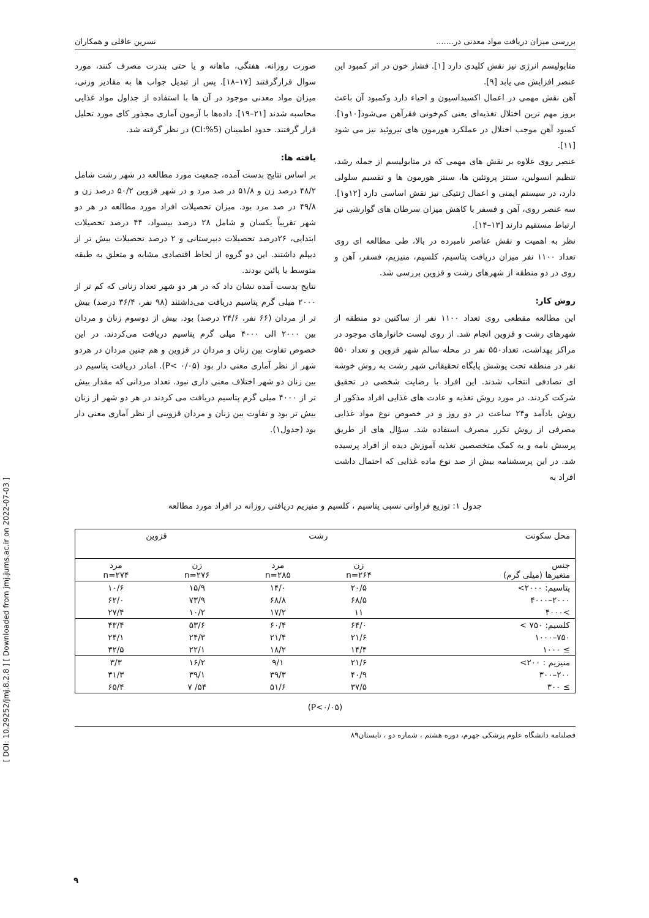[ DOI: 10.29252/jmj.8.2.8 ] [ Downloaded from jmj.jums.ac.ir on 2022-07-03 ]
بررسی میزان دریافت مواد معدنی در....... نسرین عاقلی و همکاران
متابولیسم انرژی نیز نقش کلیدی دارد [۱]. فشار خون در اثر کمبود این عنصر افزایش می یابد [۹].
آهن نقش مهمی در اعمال اکسیداسیون و احیاء دارد وکمبود آن باعث بروز مهم ترین اختلال تغذیه‌ای یعنی کم‌خونی فقرآهن می‌شود[۱۰و۱]. کمبود آهن موجب اختلال در عملکرد هورمون های تیروئید نیز می شود [۱۱].
عنصر روی علاوه بر نقش های مهمی که در متابولیسم از جمله رشد، تنظیم انسولین، سنتز پروتئین ها، سنتز هورمون ها و تقسیم سلولی دارد، در سیستم ایمنی و اعمال ژنتیکی نیز نقش اساسی دارد [۱۲و۱]. سه عنصر روی، آهن و فسفر با کاهش میزان سرطان های گوارشی نیز ارتباط مستقیم دارند [۱۳–۱۴].
نظر به اهمیت و نقش عناصر نامبرده در بالا، طی مطالعه ای روی تعداد ۱۱۰۰ نفر میزان دریافت پتاسیم، کلسیم، منیزیم، فسفر، آهن و روی در دو منطقه از شهرهای رشت و قزوین بررسی شد.
روش کار:
این مطالعه مقطعی روی تعداد ۱۱۰۰ نفر از ساکنین دو منطقه از شهرهای رشت و قزوین انجام شد. از روی لیست خانوارهای موجود در مراکز بهداشت، تعداد۵۵۰ نفر در محله سالم شهر قزوین و تعداد ۵۵۰ نفر در منطقه تحت پوشش پایگاه تحقیقاتی شهر رشت به روش خوشه ای تصادفی انتخاب شدند. این افراد با رضایت شخصی در تحقیق شرکت کردند. در مورد روش تغذیه و عادت های غذایی افراد مذکور از روش یادآمد و۲۴ ساعت در دو روز و در خصوص نوع مواد غذایی مصرفی از روش تکرر مصرف استفاده شد. سؤال های از طریق پرسش نامه و به کمک متخصصین تغذیه آموزش دیده از افراد پرسیده شد. در این پرسشنامه بیش از صد نوع ماده غذایی که احتمال داشت افراد به
صورت روزانه، هفتگی، ماهانه و یا حتی بندرت مصرف کنند، مورد سوال قرارگرفتند [۱۷–۱۸]. پس از تبدیل جواب ها به مقادیر وزنی، میزان مواد معدنی موجود در آن ها با استفاده از جداول مواد غذایی محاسبه شدند [۲۱–۱۹]. داده‌ها با آزمون آماری مجذور کای مورد تحلیل قرار گرفتند. حدود اطمینان (CI:%5) در نظر گرفته شد.
یافته ها:
بر اساس نتایج بدست آمده، جمعیت مورد مطالعه در شهر رشت شامل ۴۸/۲ درصد زن و ۵۱/۸ در صد مرد و در شهر قزوین ۵۰/۲ درصد زن و ۴۹/۸ در صد مرد بود. میزان تحصیلات افراد مورد مطالعه در هر دو شهر تقریباً یکسان و شامل ۲۸ درصد بیسواد، ۴۴ درصد تحصیلات ابتدایی، ۲۶درصد تحصیلات دبیرستانی و ۲ درصد تحصیلات بیش تر از دیپلم داشتند. این دو گروه از لحاظ اقتصادی مشابه و متعلق به طبقه متوسط یا پائین بودند.
نتایج بدست آمده نشان داد که در هر دو شهر تعداد زنانی که کم تر از ۲۰۰۰ میلی گرم پتاسیم دریافت می‌داشتند (۹۸ نفر، ۳۶/۴ درصد) بیش تر از مردان (۶۶ نفر، ۲۴/۶ درصد) بود. بیش از دوسوم زنان و مردان بین ۲۰۰۰ الی ۴۰۰۰ میلی گرم پتاسیم دریافت می‌کردند. در این خصوص تفاوت بین زنان و مردان در قزوین و هم چنین مردان در هردو شهر از نظر آماری معنی دار بود (P< ۰/۰۵). امادر دریافت پتاسیم در بین زنان دو شهر اختلاف معنی داری نبود. تعداد مردانی که مقدار بیش تر از ۴۰۰۰ میلی گرم پتاسیم دریافت می کردند در هر دو شهر از زنان بیش تر بود و تفاوت بین زنان و مردان قزوینی از نظر آماری معنی دار بود (جدول۱).
جدول ۱: توزیع فراوانی نسبی پتاسیم ، کلسیم و منیزیم دریافتی روزانه در افراد مورد مطالعه
| محل سکونت | رشت | | قزوین | |
| --- | --- | --- | --- | --- |
| جنس متغیرها (میلی گرم) | زن n=۲۶۴ | مرد n=۲۸۵ | زن n=۲۷۶ | مرد n=۲۷۴ |
| پتاسیم: ۲۰۰۰> | ۲۰/۵ | ۱۴/۰ | ۱۵/۹ | ۱۰/۶ |
| ۲۰۰۰–۴۰۰۰ | ۶۸/۵ | ۶۸/۸ | ۷۳/۹ | ۶۲/۰ |
| >۴۰۰۰ | ۱۱ | ۱۷/۲ | ۱۰/۲ | ۲۷/۴ |
| کلسیم: ۷۵۰ > | ۶۴/۰ | ۶۰/۴ | ۵۳/۶ | ۴۳/۴ |
| ۷۵۰–۱۰۰۰ | ۲۱/۶ | ۲۱/۴ | ۲۴/۳ | ۲۴/۱ |
| ≥ ۱۰۰۰ | ۱۴/۴ | ۱۸/۲ | ۲۲/۱ | ۳۲/۵ |
| منیزیم : ۲۰۰> | ۲۱/۶ | ۹/۱ | ۱۶/۲ | ۳/۳ |
| ۲۰۰–۳۰۰ | ۴۰/۹ | ۳۹/۳ | ۳۹/۱ | ۳۱/۳ |
| ≥ ۳۰۰ | ۳۷/۵ | ۵۱/۶ | ۵۴/ ۷ | ۶۵/۴ |
(P<۰/۰۵)
فصلنامه دانشگاه علوم پزشکی جهرم، دوره هشتم ، شماره دو ، تابستان۸۹
۹